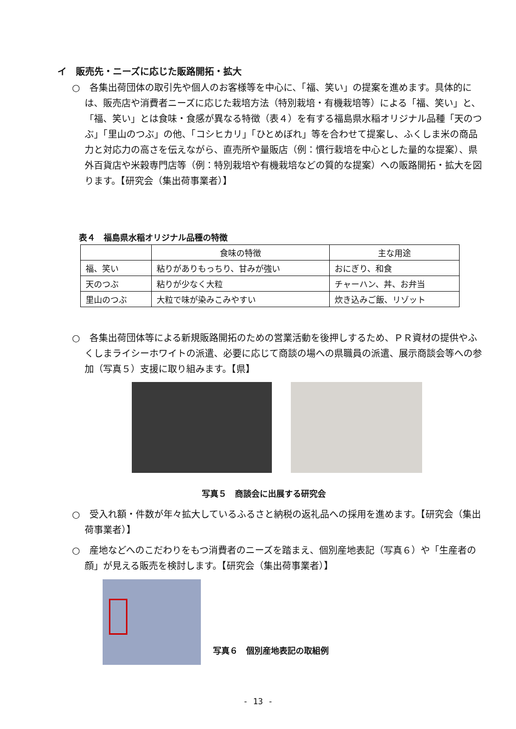イ　販売先・ニーズに応じた販路開拓・拡大
○　各集出荷団体の取引先や個人のお客様等を中心に、「福、笑い」の提案を進めます。具体的には、販売店や消費者ニーズに応じた栽培方法（特別栽培・有機栽培等）による「福、笑い」と、「福、笑い」とは食味・食感が異なる特徴（表４）を有する福島県水稲オリジナル品種「天のつぶ」「里山のつぶ」の他、「コシヒカリ」「ひとめぼれ」等を合わせて提案し、ふくしま米の商品力と対応力の高さを伝えながら、直売所や量販店（例：慣行栽培を中心とした量的な提案）、県外百貨店や米穀専門店等（例：特別栽培や有機栽培などの質的な提案）への販路開拓・拡大を図ります。【研究会（集出荷事業者）】
表４　福島県水稲オリジナル品種の特徴
| | 食味の特徴 | 主な用途 |
| --- | --- | --- |
| 福、笑い | 粘りがありもっちり、甘みが強い | おにぎり、和食 |
| 天のつぶ | 粘りが少なく大粒 | チャーハン、丼、お弁当 |
| 里山のつぶ | 大粒で味が染みこみやすい | 炊き込みご飯、リゾット |
○　各集出荷団体等による新規販路開拓のための営業活動を後押しするため、ＰＲ資材の提供やふくしまライシーホワイトの派遣、必要に応じて商談の場への県職員の派遣、展示商談会等への参加（写真５）支援に取り組みます。【県】
写真５　商談会に出展する研究会
○　受入れ額・件数が年々拡大しているふるさと納税の返礼品への採用を進めます。【研究会（集出荷事業者）】
○　産地などへのこだわりをもつ消費者のニーズを踏まえ、個別産地表記（写真６）や「生産者の顔」が見える販売を検討します。【研究会（集出荷事業者）】
写真６　個別産地表記の取組例
- 13 -